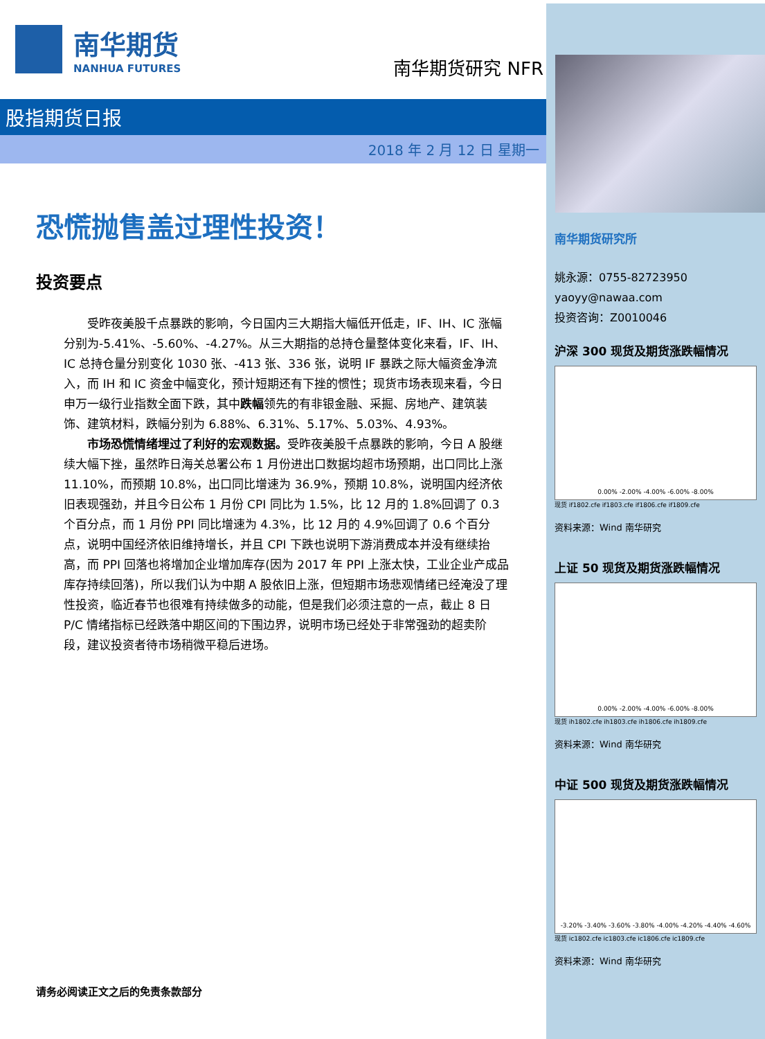南华期货研究所
姚永源：0755-82723950
yaoyy@nawaa.com
投资咨询：Z0010046
沪深 300 现货及期货涨跌幅情况
0.00% -2.00% -4.00% -6.00% -8.00%
现货 if1802.cfe if1803.cfe if1806.cfe if1809.cfe
资料来源：Wind 南华研究
上证 50 现货及期货涨跌幅情况
0.00% -2.00% -4.00% -6.00% -8.00%
现货 ih1802.cfe ih1803.cfe ih1806.cfe ih1809.cfe
资料来源：Wind 南华研究
中证 500 现货及期货涨跌幅情况
-3.20% -3.40% -3.60% -3.80% -4.00% -4.20% -4.40% -4.60%
现货 ic1802.cfe ic1803.cfe ic1806.cfe ic1809.cfe
资料来源：Wind 南华研究
南华期货
NANHUA FUTURES
南华期货研究 NFR
股指期货日报
2018 年 2 月 12 日 星期一
恐慌抛售盖过理性投资！
投资要点
受昨夜美股千点暴跌的影响，今日国内三大期指大幅低开低走，IF、IH、IC 涨幅分别为-5.41%、-5.60%、-4.27%。从三大期指的总持仓量整体变化来看，IF、IH、IC 总持仓量分别变化 1030 张、-413 张、336 张，说明 IF 暴跌之际大幅资金净流入，而 IH 和 IC 资金中幅变化，预计短期还有下挫的惯性；现货市场表现来看，今日申万一级行业指数全面下跌，其中跌幅领先的有非银金融、采掘、房地产、建筑装饰、建筑材料，跌幅分别为 6.88%、6.31%、5.17%、5.03%、4.93%。
市场恐慌情绪埋过了利好的宏观数据。受昨夜美股千点暴跌的影响，今日 A 股继续大幅下挫，虽然昨日海关总署公布 1 月份进出口数据均超市场预期，出口同比上涨 11.10%，而预期 10.8%，出口同比增速为 36.9%，预期 10.8%，说明国内经济依旧表现强劲，并且今日公布 1 月份 CPI 同比为 1.5%，比 12 月的 1.8%回调了 0.3 个百分点，而 1 月份 PPI 同比增速为 4.3%，比 12 月的 4.9%回调了 0.6 个百分点，说明中国经济依旧维持增长，并且 CPI 下跌也说明下游消费成本并没有继续抬高，而 PPI 回落也将增加企业增加库存(因为 2017 年 PPI 上涨太快，工业企业产成品库存持续回落)，所以我们认为中期 A 股依旧上涨，但短期市场悲观情绪已经淹没了理性投资，临近春节也很难有持续做多的动能，但是我们必须注意的一点，截止 8 日 P/C 情绪指标已经跌落中期区间的下围边界，说明市场已经处于非常强劲的超卖阶段，建议投资者待市场稍微平稳后进场。
请务必阅读正文之后的免责条款部分